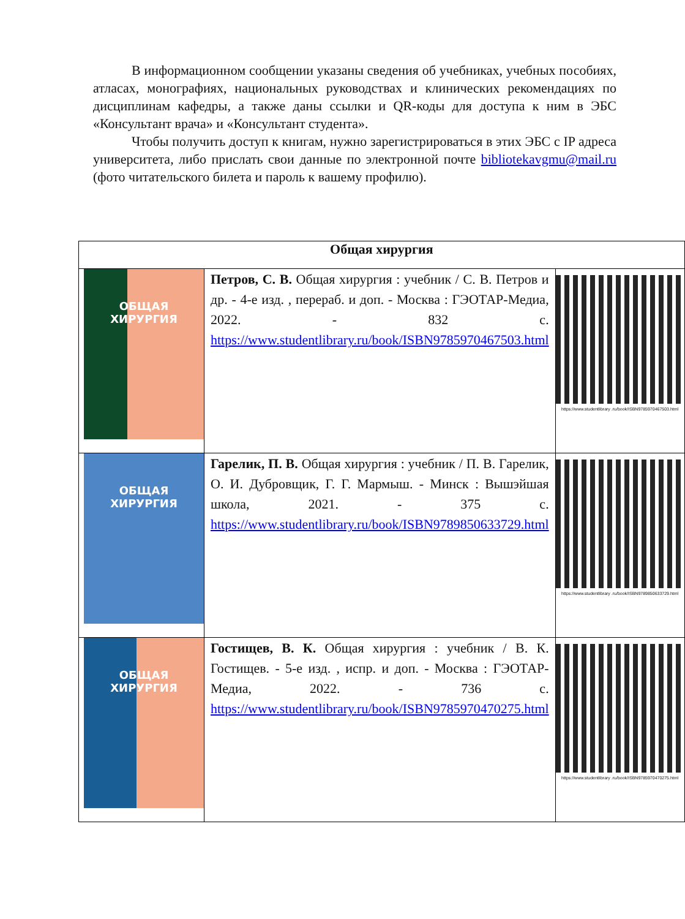В информационном сообщении указаны сведения об учебниках, учебных пособиях, атласах, монографиях, национальных руководствах и клинических рекомендациях по дисциплинам кафедры, а также даны ссылки и QR-коды для доступа к ним в ЭБС «Консультант врача» и «Консультант студента».
Чтобы получить доступ к книгам, нужно зарегистрироваться в этих ЭБС с IP адреса университета, либо прислать свои данные по электронной почте bibliotekavgmu@mail.ru (фото читательского билета и пароль к вашему профилю).
| Общая хирургия | | |
| --- | --- | --- |
| ОБЩАЯ ХИРУРГИЯ | Петров, С. В. Общая хирургия : учебник / С. В. Петров и др. - 4-е изд. , перераб. и доп. - Москва : ГЭОТАР-Медиа, 2022. - 832 с. https://www.studentlibrary.ru/book/ISBN9785970467503.html | https://www.studentlibrary .ru/book/ISBN9785970467503.html |
| ОБЩАЯ ХИРУРГИЯ | Гарелик, П. В. Общая хирургия : учебник / П. В. Гарелик, О. И. Дубровщик, Г. Г. Мармыш. - Минск : Вышэйшая школа, 2021. - 375 с. https://www.studentlibrary.ru/book/ISBN9789850633729.html | https://www.studentlibrary .ru/book/ISBN9789850633729.html |
| ОБЩАЯ ХИРУРГИЯ | Гостищев, В. К. Общая хирургия : учебник / В. К. Гостищев. - 5-е изд. , испр. и доп. - Москва : ГЭОТАР-Медиа, 2022. - 736 с. https://www.studentlibrary.ru/book/ISBN9785970470275.html | https://www.studentlibrary .ru/book/ISBN9785970470275.html |